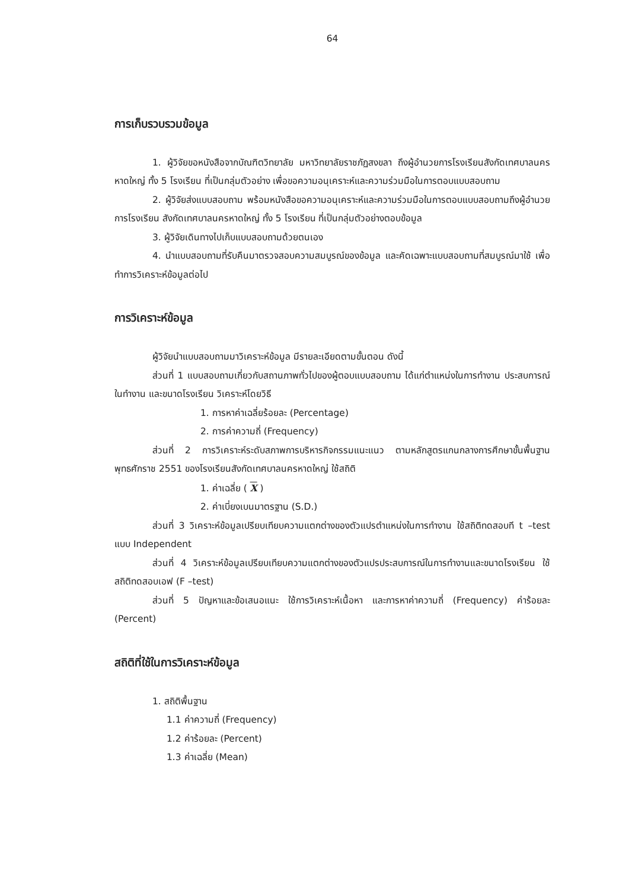64
การเก็บรวบรวมข้อมูล
1. ผู้วิจัยขอหนังสือจากบัณฑิตวิทยาลัย มหาวิทยาลัยราชภัฏสงขลา ถึงผู้อำนวยการโรงเรียนสังกัดเทศบาลนครหาดใหญ่ ทั้ง 5 โรงเรียน ที่เป็นกลุ่มตัวอย่าง เพื่อขอความอนุเคราะห์และความร่วมมือในการตอบแบบสอบถาม
2. ผู้วิจัยส่งแบบสอบถาม พร้อมหนังสือขอความอนุเคราะห์และความร่วมมือในการตอบแบบสอบถามถึงผู้อำนวยการโรงเรียน สังกัดเทศบาลนครหาดใหญ่ ทั้ง 5 โรงเรียน ที่เป็นกลุ่มตัวอย่างตอบข้อมูล
3. ผู้วิจัยเดินทางไปเก็บแบบสอบถามด้วยตนเอง
4. นำแบบสอบถามที่รับคืนมาตรวจสอบความสมบูรณ์ของข้อมูล และคัดเฉพาะแบบสอบถามที่สมบูรณ์มาใช้ เพื่อทำการวิเคราะห์ข้อมูลต่อไป
การวิเคราะห์ข้อมูล
ผู้วิจัยนำแบบสอบถามมาวิเคราะห์ข้อมูล มีรายละเอียดตามขั้นตอน ดังนี้
ส่วนที่ 1 แบบสอบถามเกี่ยวกับสถานภาพทั่วไปของผู้ตอบแบบสอบถาม ได้แก่ตำแหน่งในการทำงาน ประสบการณ์ในทำงาน และขนาดโรงเรียน วิเคราะห์โดยวิธี
1. การหาค่าเฉลี่ยร้อยละ (Percentage)
2. การค่าความถี่ (Frequency)
ส่วนที่ 2 การวิเคราะห์ระดับสภาพการบริหารกิจกรรมแนะแนว ตามหลักสูตรแกนกลางการศึกษาขั้นพื้นฐานพุทธศักราช 2551 ของโรงเรียนสังกัดเทศบาลนครหาดใหญ่ ใช้สถิติ
1. ค่าเฉลี่ย ( X )
2. ค่าเบี่ยงเบนมาตรฐาน (S.D.)
ส่วนที่ 3 วิเคราะห์ข้อมูลเปรียบเทียบความแตกต่างของตัวแปรตำแหน่งในการทำงาน ใช้สถิติทดสอบที t –test แบบ Independent
ส่วนที่ 4 วิเคราะห์ข้อมูลเปรียบเทียบความแตกต่างของตัวแปรประสบการณ์ในการทำงานและขนาดโรงเรียน ใช้สถิติทดสอบเอฟ (F –test)
ส่วนที่ 5 ปัญหาและข้อเสนอแนะ ใช้การวิเคราะห์เนื้อหา และการหาค่าความถี่ (Frequency) ค่าร้อยละ (Percent)
สถิติที่ใช้ในการวิเคราะห์ข้อมูล
1. สถิติพื้นฐาน
1.1 ค่าความถี่ (Frequency)
1.2 ค่าร้อยละ (Percent)
1.3 ค่าเฉลี่ย (Mean)